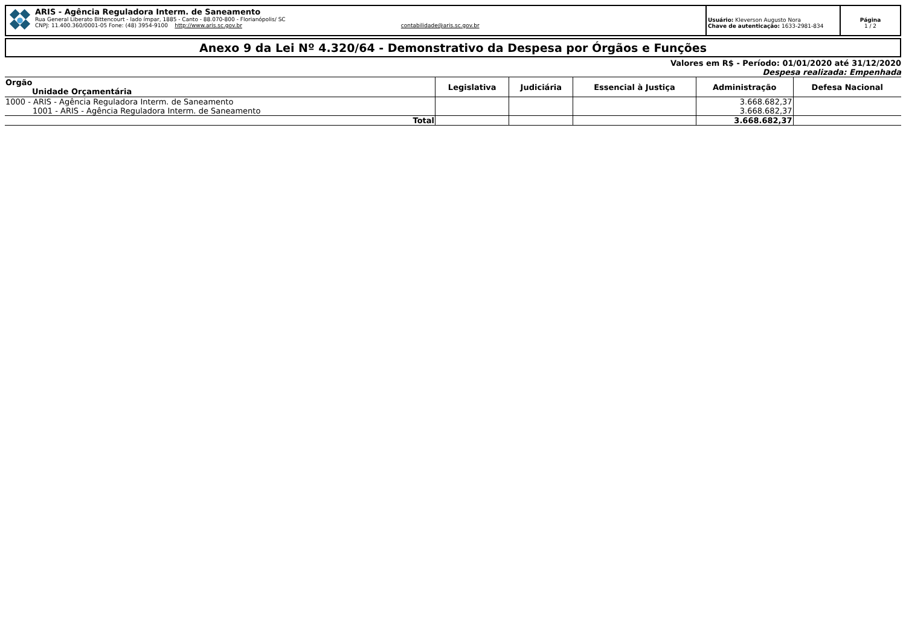ARIS - Agência Reguladora Interm. de Saneamento
Rua General Liberato Bittencourt - lado ímpar, 1885 - Canto - 88.070-800 - Florianópolis/ SC
CNPJ: 11.400.360/0001-05 Fone: (48) 3954-9100 http://www.aris.sc.gov.br contabilidade@aris.sc.gov.br
Usuário: Kleverson Augusto Nora
Chave de autenticação: 1633-2981-834
Página
1 / 2
Anexo 9 da Lei Nº 4.320/64 - Demonstrativo da Despesa por Órgãos e Funções
Valores em R$ - Período: 01/01/2020 até 31/12/2020
Despesa realizada: Empenhada
| Orgão Unidade Orçamentária | Legislativa | Judiciária | Essencial à Justiça | Administração | Defesa Nacional |
| --- | --- | --- | --- | --- | --- |
| 1000 - ARIS - Agência Reguladora Interm. de Saneamento | | | | 3.668.682,37 | |
| 1001 - ARIS - Agência Reguladora Interm. de Saneamento | | | | 3.668.682,37 | |
| Total | | | | 3.668.682,37 | |